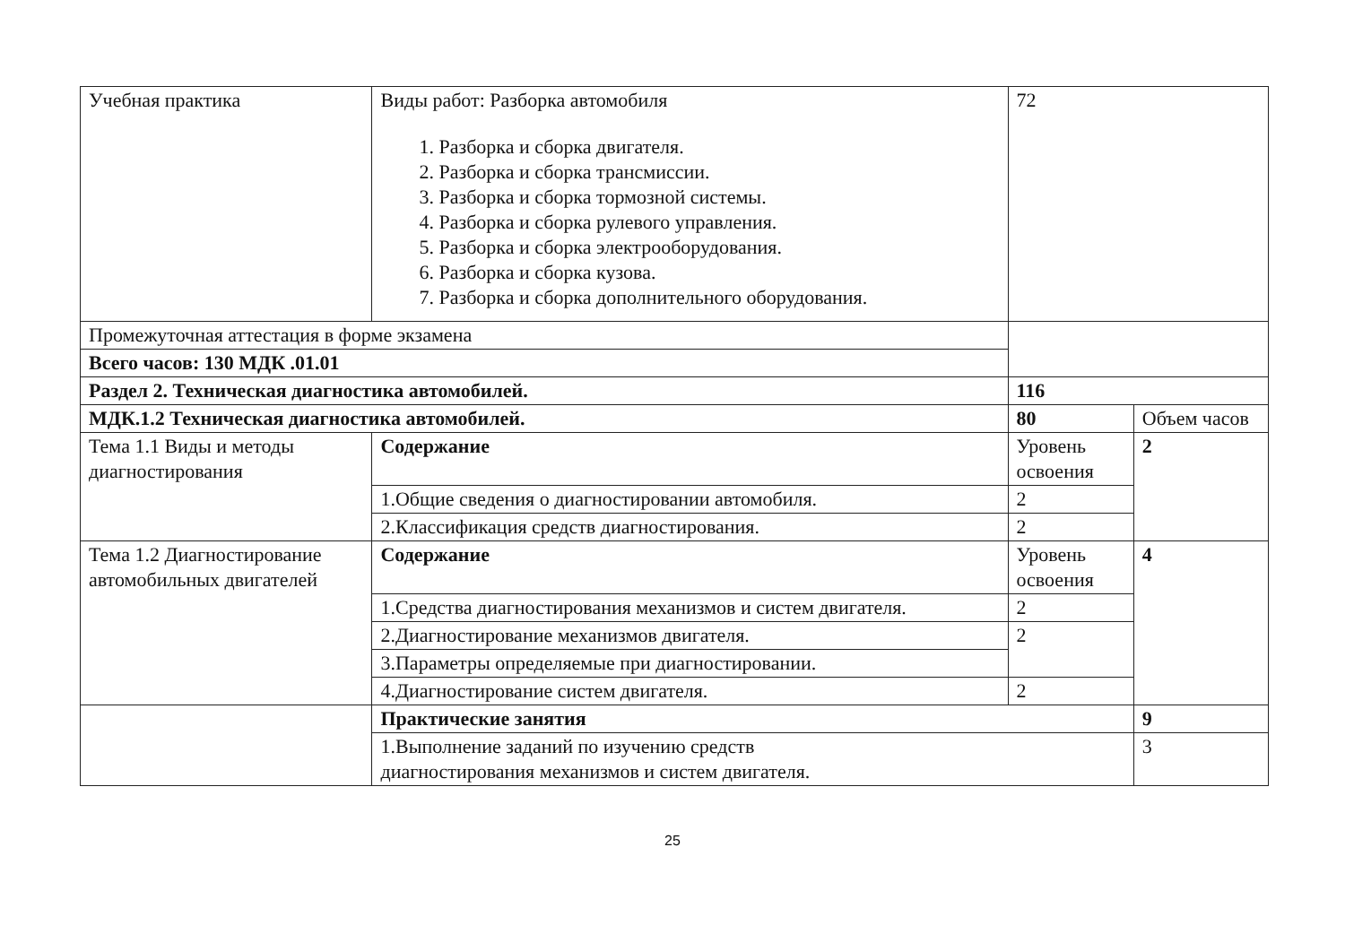| Учебная практика | Виды работ: Разборка автомобиля 1. Разборка и сборка двигателя. 2. Разборка и сборка трансмиссии. 3. Разборка и сборка тормозной системы. 4. Разборка и сборка рулевого управления. 5. Разборка и сборка электрооборудования. 6. Разборка и сборка кузова. 7. Разборка и сборка дополнительного оборудования. | 72 | |
| Промежуточная аттестация в форме экзамена | | | |
| Всего часов: 130 МДК .01.01 | | | |
| Раздел 2. Техническая диагностика автомобилей. | | 116 | |
| МДК.1.2 Техническая диагностика автомобилей. | | 80 | Объем часов |
| Тема 1.1 Виды и методы диагностирования | Содержание | Уровень освоения | 2 |
| | 1.Общие сведения о диагностировании автомобиля. | 2 | |
| | 2.Классификация средств диагностирования. | 2 | |
| Тема 1.2 Диагностирование автомобильных двигателей | Содержание | Уровень освоения | 4 |
| | 1.Средства диагностирования механизмов и систем двигателя. | 2 | |
| | 2.Диагностирование механизмов двигателя. | 2 | |
| | 3.Параметры определяемые при диагностировании. | | |
| | 4.Диагностирование систем двигателя. | 2 | |
| | Практические занятия | | 9 |
| | 1.Выполнение заданий по изучению средств диагностирования механизмов и систем двигателя. | | 3 |
25